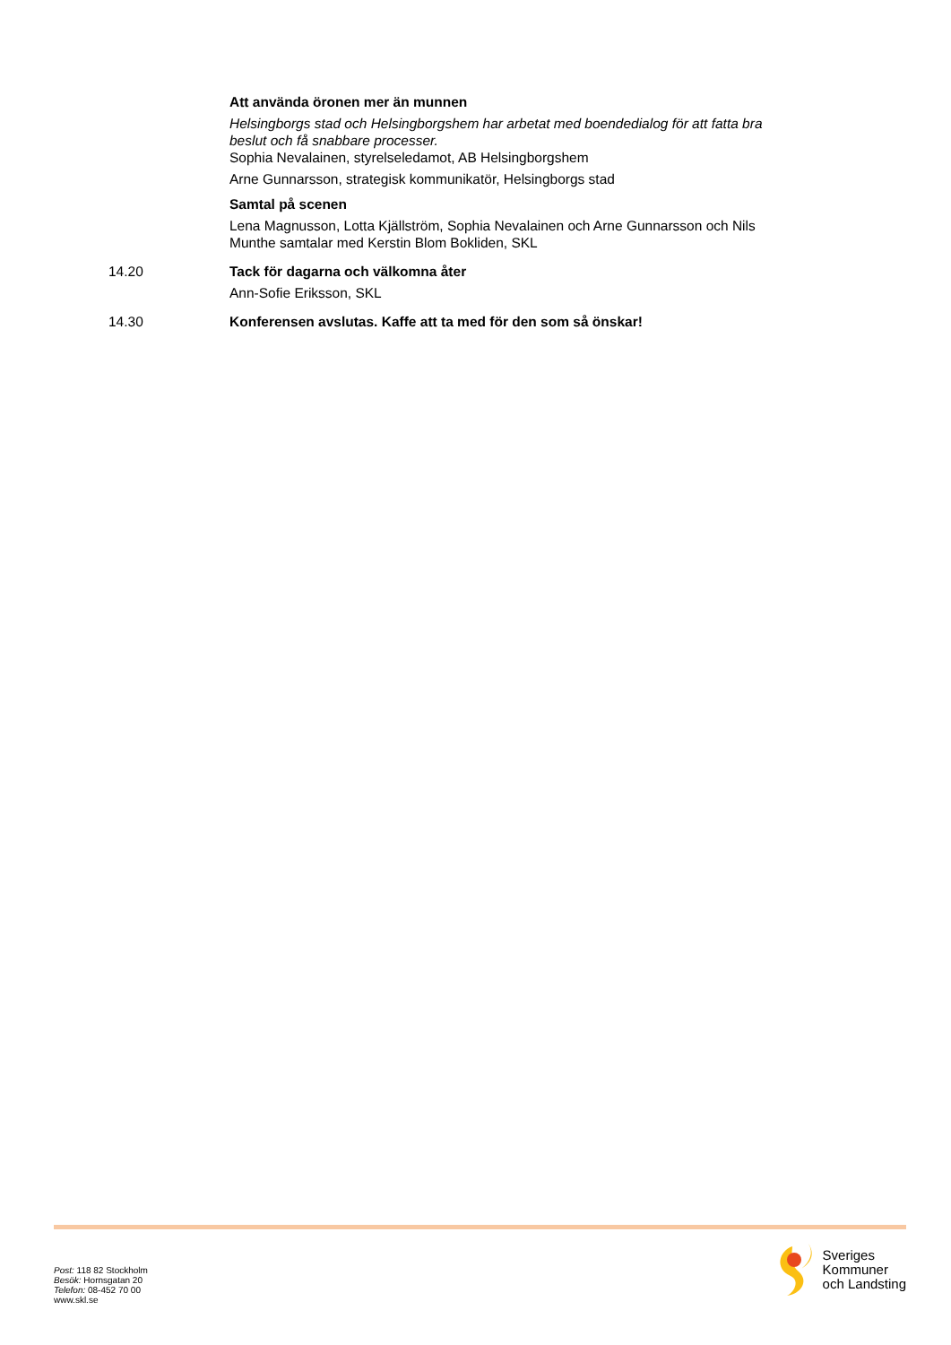Att använda öronen mer än munnen
Helsingborgs stad och Helsingborgshem har arbetat med boendedialog för att fatta bra beslut och få snabbare processer.
Sophia Nevalainen, styrelseledamot, AB Helsingborgshem
Arne Gunnarsson, strategisk kommunikatör, Helsingborgs stad
Samtal på scenen
Lena Magnusson, Lotta Kjällström, Sophia Nevalainen och Arne Gunnarsson och Nils Munthe samtalar med Kerstin Blom Bokliden, SKL
14.20 Tack för dagarna och välkomna åter
Ann-Sofie Eriksson, SKL
14.30 Konferensen avslutas. Kaffe att ta med för den som så önskar!
Post: 118 82 Stockholm
Besök: Hornsgatan 20
Telefon: 08-452 70 00
www.skl.se
Sveriges
Kommuner
och Landsting